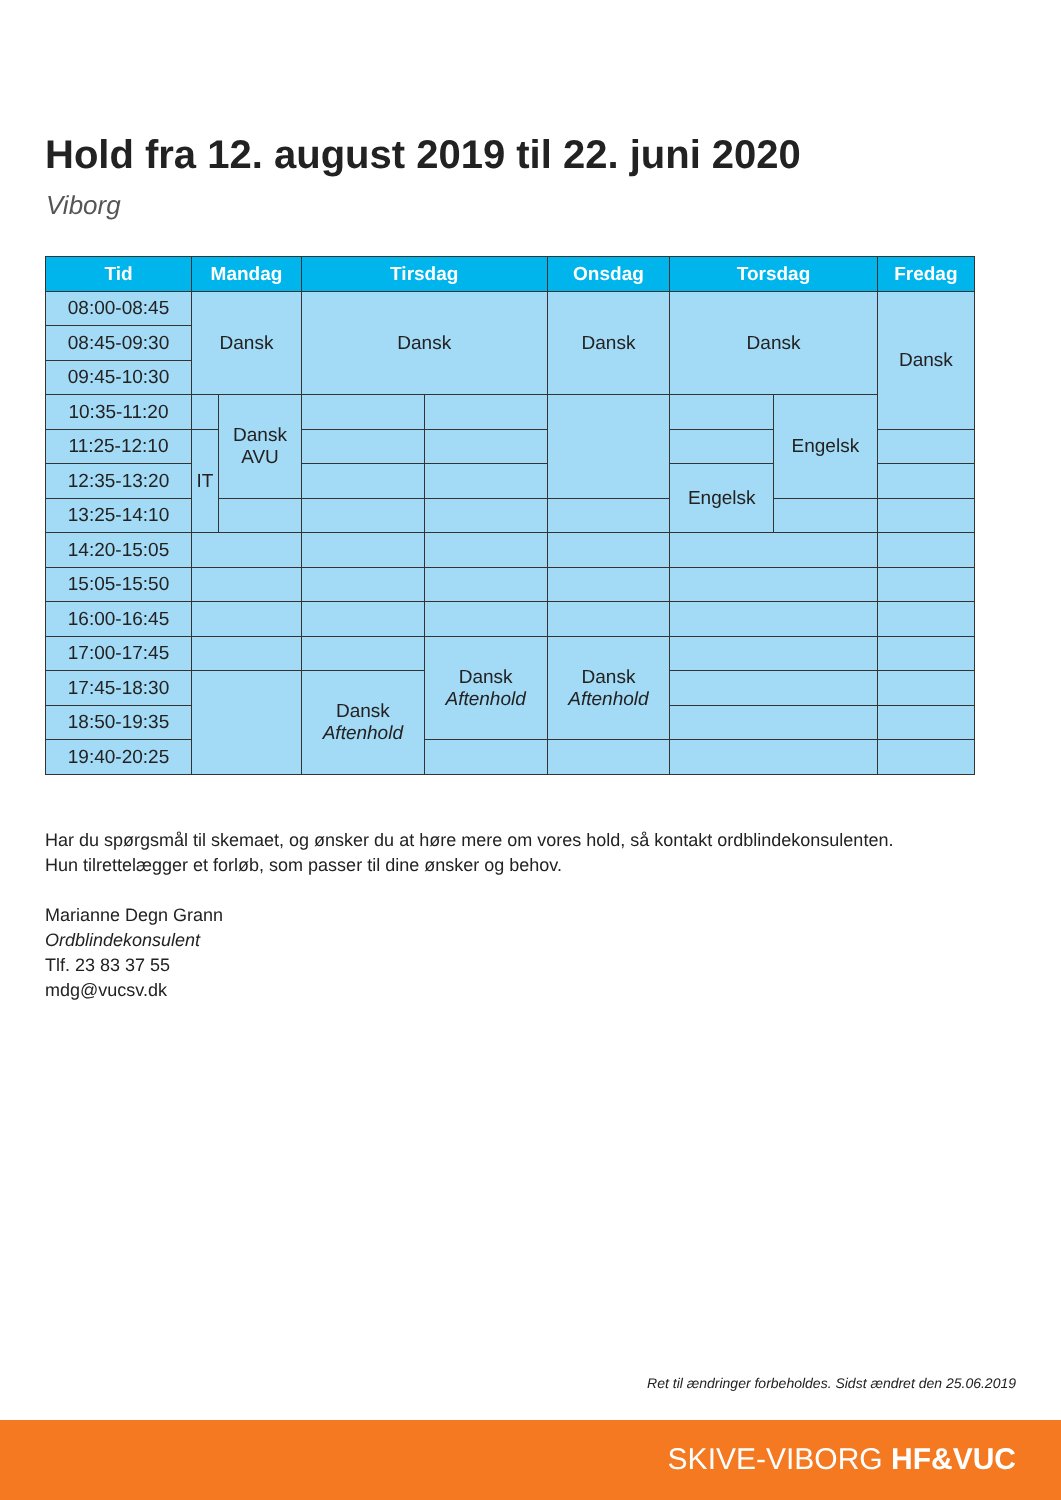Hold fra 12. august 2019 til 22. juni 2020
Viborg
| Tid | Mandag | | Tirsdag | | Onsdag | Torsdag | | Fredag |
| --- | --- | --- | --- | --- | --- | --- | --- | --- |
| 08:00-08:45 | Dansk | | Dansk | | Dansk | Dansk | | Dansk |
| 08:45-09:30 | | | | | | | | |
| 09:45-10:30 | | | | | | | | |
| 10:35-11:20 | | Dansk AVU | | | | | Engelsk | |
| 11:25-12:10 | IT | | | | | | | |
| 12:35-13:20 | | | | | | Engelsk | | |
| 13:25-14:10 | | | | | | | | |
| 14:20-15:05 | | | | | | | | |
| 15:05-15:50 | | | | | | | | |
| 16:00-16:45 | | | | | | | | |
| 17:00-17:45 | | | | Dansk Aftenhold | Dansk Aftenhold | | | |
| 17:45-18:30 | | | Dansk Aftenhold | | | | | |
| 18:50-19:35 | | | | | | | | |
| 19:40-20:25 | | | | | | | | |
Har du spørgsmål til skemaet, og ønsker du at høre mere om vores hold, så kontakt ordblindekonsulenten.
Hun tilrettelægger et forløb, som passer til dine ønsker og behov.
Marianne Degn Grann
Ordblindekonsulent
Tlf. 23 83 37 55
mdg@vucsv.dk
Ret til ændringer forbeholdes. Sidst ændret den 25.06.2019
SKIVE-VIBORG HF&VUC